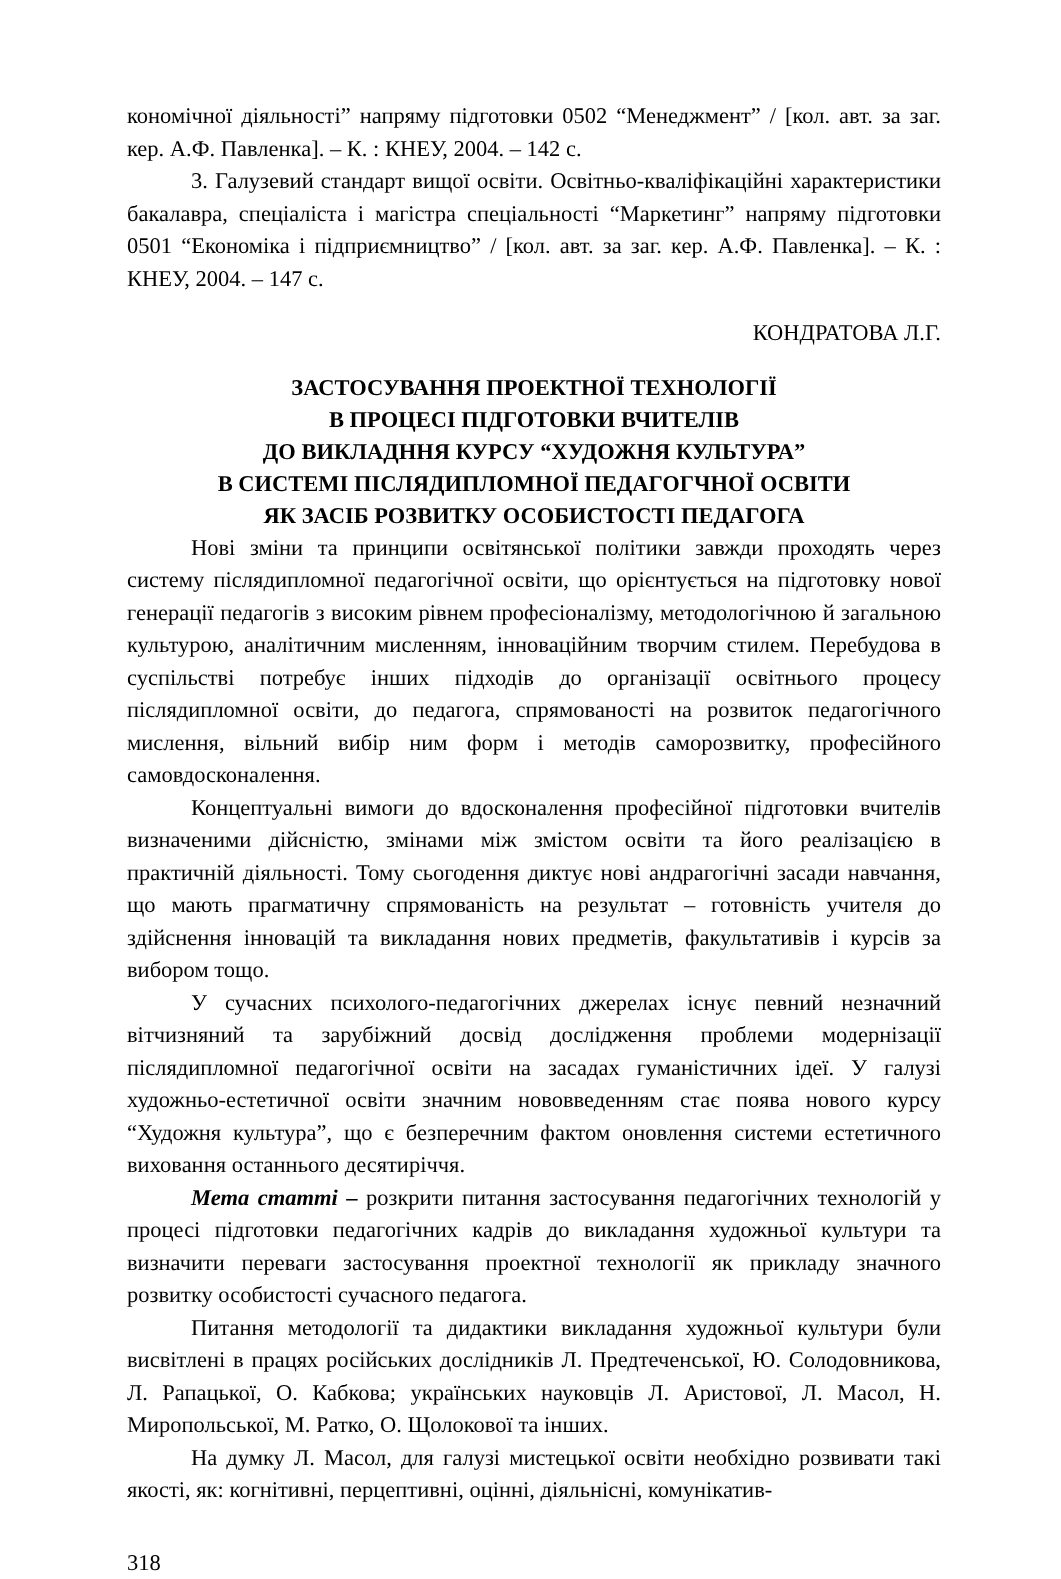кономічної діяльності” напряму підготовки 0502 “Менеджмент” / [кол. авт. за заг. кер. А.Ф. Павленка]. – К. : КНЕУ, 2004. – 142 с.
3. Галузевий стандарт вищої освіти. Освітньо-кваліфікаційні характеристики бакалавра, спеціаліста і магістра спеціальності “Маркетинг” напряму підготовки 0501 “Економіка і підприємництво” / [кол. авт. за заг. кер. А.Ф. Павленка]. – К. : КНЕУ, 2004. – 147 с.
КОНДРАТОВА Л.Г.
ЗАСТОСУВАННЯ ПРОЕКТНОЇ ТЕХНОЛОГІЇ
В ПРОЦЕСІ ПІДГОТОВКИ ВЧИТЕЛІВ
ДО ВИКЛАДННЯ КУРСУ “ХУДОЖНЯ КУЛЬТУРА”
В СИСТЕМІ ПІСЛЯДИПЛОМНОЇ ПЕДАГОГЧНОЇ ОСВІТИ
ЯК ЗАСІБ РОЗВИТКУ ОСОБИСТОСТІ ПЕДАГОГА
Нові зміни та принципи освітянської політики завжди проходять через систему післядипломної педагогічної освіти, що орієнтується на підготовку нової генерації педагогів з високим рівнем професіоналізму, методологічною й загальною культурою, аналітичним мисленням, інноваційним творчим стилем. Перебудова в суспільстві потребує інших підходів до організації освітнього процесу післядипломної освіти, до педагога, спрямованості на розвиток педагогічного мислення, вільний вибір ним форм і методів саморозвитку, професійного самовдосконалення.
Концептуальні вимоги до вдосконалення професійної підготовки вчителів визначеними дійсністю, змінами між змістом освіти та його реалізацією в практичній діяльності. Тому сьогодення диктує нові андрагогічні засади навчання, що мають прагматичну спрямованість на результат – готовність учителя до здійснення інновацій та викладання нових предметів, факультативів і курсів за вибором тощо.
У сучасних психолого-педагогічних джерелах існує певний незначний вітчизняний та зарубіжний досвід дослідження проблеми модернізації післядипломної педагогічної освіти на засадах гуманістичних ідеї. У галузі художньо-естетичної освіти значним нововведенням стає поява нового курсу “Художня культура”, що є безперечним фактом оновлення системи естетичного виховання останнього десятиріччя.
Мета статті – розкрити питання застосування педагогічних технологій у процесі підготовки педагогічних кадрів до викладання художньої культури та визначити переваги застосування проектної технології як прикладу значного розвитку особистості сучасного педагога.
Питання методології та дидактики викладання художньої культури були висвітлені в працях російських дослідників Л. Предтеченської, Ю. Солодовникова, Л. Рапацької, О. Кабкова; українських науковців Л. Аристової, Л. Масол, Н. Миропольської, М. Ратко, О. Щолокової та інших.
На думку Л. Масол, для галузі мистецької освіти необхідно розвивати такі якості, як: когнітивні, перцептивні, оцінні, діяльнісні, комунікатив-
318